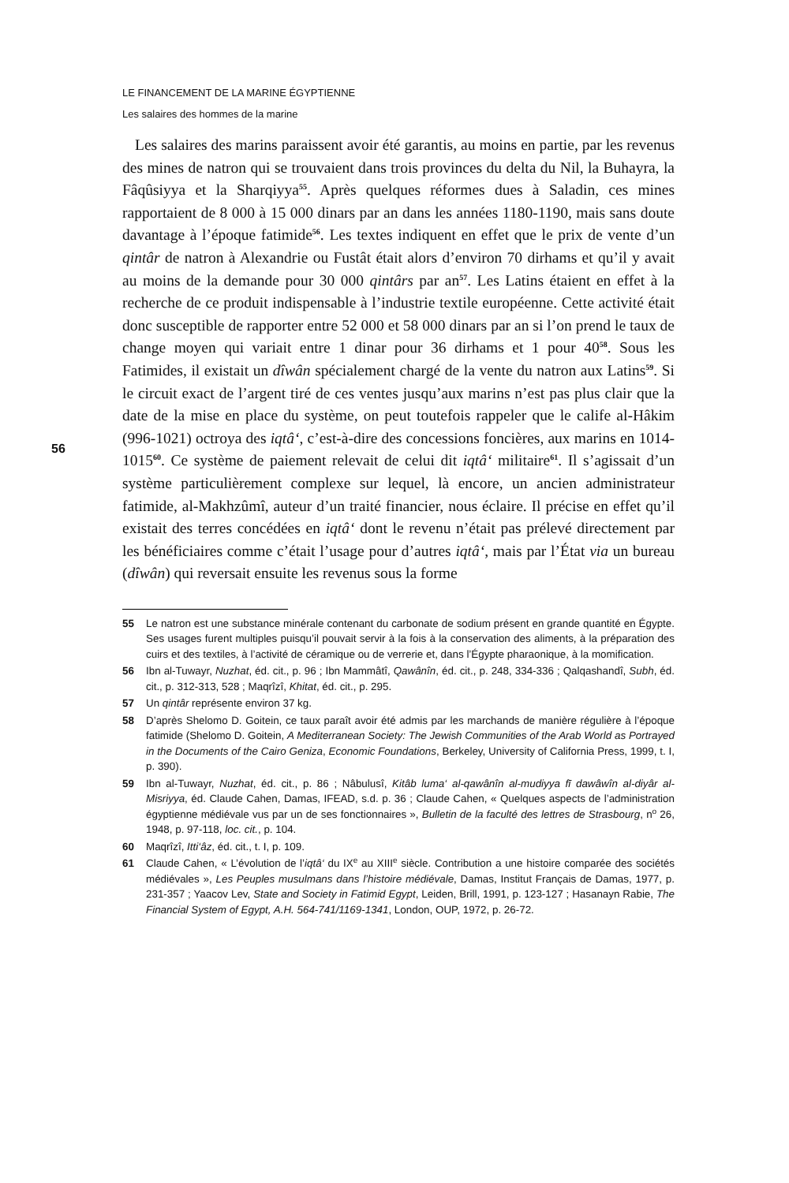LE FINANCEMENT DE LA MARINE ÉGYPTIENNE
Les salaires des hommes de la marine
56
Les salaires des marins paraissent avoir été garantis, au moins en partie, par les revenus des mines de natron qui se trouvaient dans trois provinces du delta du Nil, la Buhayra, la Fâqûsiyya et la Sharqiyya<sup>55</sup>. Après quelques réformes dues à Saladin, ces mines rapportaient de 8 000 à 15 000 dinars par an dans les années 1180-1190, mais sans doute davantage à l’époque fatimide<sup>56</sup>. Les textes indiquent en effet que le prix de vente d’un qintâr de natron à Alexandrie ou Fustât était alors d’environ 70 dirhams et qu’il y avait au moins de la demande pour 30 000 qintârs par an<sup>57</sup>. Les Latins étaient en effet à la recherche de ce produit indispensable à l’industrie textile européenne. Cette activité était donc susceptible de rapporter entre 52 000 et 58 000 dinars par an si l’on prend le taux de change moyen qui variait entre 1 dinar pour 36 dirhams et 1 pour 40<sup>58</sup>. Sous les Fatimides, il existait un dîwân spécialement chargé de la vente du natron aux Latins<sup>59</sup>. Si le circuit exact de l’argent tiré de ces ventes jusqu’aux marins n’est pas plus clair que la date de la mise en place du système, on peut toutefois rappeler que le calife al-Hâkim (996-1021) octroya des iqtâ‘, c’est-à-dire des concessions foncières, aux marins en 1014-1015<sup>60</sup>. Ce système de paiement relevait de celui dit iqtâ‘ militaire<sup>61</sup>. Il s’agissait d’un système particulièrement complexe sur lequel, là encore, un ancien administrateur fatimide, al-Makhzûmî, auteur d’un traité financier, nous éclaire. Il précise en effet qu’il existait des terres concédées en iqtâ‘ dont le revenu n’était pas prélevé directement par les bénéficiaires comme c’était l’usage pour d’autres iqtâ‘, mais par l’État via un bureau (dîwân) qui reversait ensuite les revenus sous la forme
55 Le natron est une substance minérale contenant du carbonate de sodium présent en grande quantité en Égypte. Ses usages furent multiples puisqu’il pouvait servir à la fois à la conservation des aliments, à la préparation des cuirs et des textiles, à l’activité de céramique ou de verrerie et, dans l’Égypte pharaonique, à la momification.
56 Ibn al-Tuwayr, Nuzhat, éd. cit., p. 96 ; Ibn Mammâtî, Qawânîn, éd. cit., p. 248, 334-336 ; Qalqashandî, Subh, éd. cit., p. 312-313, 528 ; Maqrîzî, Khitat, éd. cit., p. 295.
57 Un qintâr représente environ 37 kg.
58 D’après Shelomo D. Goitein, ce taux paraît avoir été admis par les marchands de manière régulière à l’époque fatimide (Shelomo D. Goitein, A Mediterranean Society: The Jewish Communities of the Arab World as Portrayed in the Documents of the Cairo Geniza, Economic Foundations, Berkeley, University of California Press, 1999, t. I, p. 390).
59 Ibn al-Tuwayr, Nuzhat, éd. cit., p. 86 ; Nâbulusî, Kitâb luma‘ al-qawânîn al-mudiyya fī dawâwîn al-diyâr al-Misriyya, éd. Claude Cahen, Damas, IFEAD, s.d. p. 36 ; Claude Cahen, « Quelques aspects de l’administration égyptienne médiévale vus par un de ses fonctionnaires », Bulletin de la faculté des lettres de Strasbourg, n<sup>o</sup> 26, 1948, p. 97-118, loc. cit., p. 104.
60 Maqrîzî, Itti‘âz, éd. cit., t. I, p. 109.
61 Claude Cahen, « L’évolution de l’iqtâ‘ du IX<sup>e</sup> au XIII<sup>e</sup> siècle. Contribution a une histoire comparée des sociétés médiévales », Les Peuples musulmans dans l’histoire médiévale, Damas, Institut Français de Damas, 1977, p. 231-357 ; Yaacov Lev, State and Society in Fatimid Egypt, Leiden, Brill, 1991, p. 123-127 ; Hasanayn Rabie, The Financial System of Egypt, A.H. 564-741/1169-1341, London, OUP, 1972, p. 26-72.